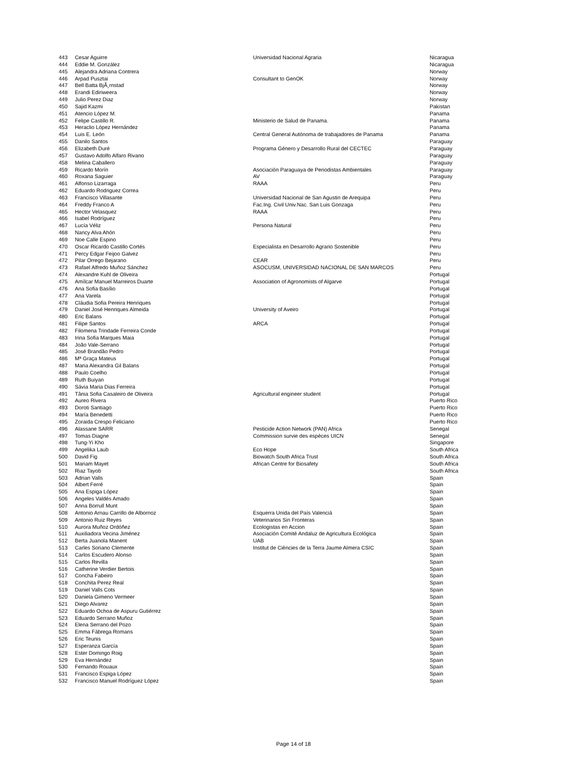| 443 | Cesar Aguirre | Universidad Nacional Agraria | Nicaragua |
| 444 | Eddie M. González | | Nicaragua |
| 445 | Alejandra Adriana Contrera | | Norway |
| 446 | Arpad Pusztai | Consultant to GenOK | Norway |
| 447 | Bell Batta BjÃ¸rnstad | | Norway |
| 448 | Erandi Ediriweera | | Norway |
| 449 | Julio Perez Diaz | | Norway |
| 450 | Sajid Kazmi | | Pakistan |
| 451 | Atencio López M. | | Panama |
| 452 | Felipe Castillo R. | Ministerio de Salud de Panama. | Panama |
| 453 | Heraclio López Hernández | | Panama |
| 454 | Luis E. León | Central General Autónoma de trabajadores de Panama | Panama |
| 455 | Danilo Santos | | Paraguay |
| 456 | Elizabeth Duré | Programa Género y Desarrollo Rural del CECTEC | Paraguay |
| 457 | Gustavo Adolfo Alfaro Rivano | | Paraguay |
| 458 | Melina Caballero | | Paraguay |
| 459 | Ricardo Morín | Asociación Paraguaya de Periodistas Ambientales | Paraguay |
| 460 | Roxana Saguier | AV | Paraguay |
| 461 | Alfonso Lizarraga | RAAA | Peru |
| 462 | Eduardo Rodriguez Correa | | Peru |
| 463 | Francisco Villasante | Universidad Nacional de San Agustin de Arequipa | Peru |
| 464 | Freddy Franco A | Fac.Ing. Civil Univ.Nac. San Luis Gonzaga | Peru |
| 465 | Hector Velasquez | RAAA | Peru |
| 466 | Isabel Rodríguez | | Peru |
| 467 | Lucía Véliz | Persona Natural | Peru |
| 468 | Nancy Alva Ahón | | Peru |
| 469 | Noe Calle Espino | | Peru |
| 470 | Oscar Ricardo Castillo Cortés | Especialista en Desarrollo Agrario Sostenible | Peru |
| 471 | Percy Edgar Feijoo Galvez | | Peru |
| 472 | Pilar Orrego Bejarano | CEAR | Peru |
| 473 | Rafael Alfredo Muñoz Sánchez | ASOCUSM, UNIVERSIDAD NACIONAL DE SAN MARCOS | Peru |
| 474 | Alexandre Kuhl de Oliveira | | Portugal |
| 475 | Amílcar Manuel Marreiros Duarte | Association of Agronomists of Algarve | Portugal |
| 476 | Ana Sofia Basílio | | Portugal |
| 477 | Ana Varela | | Portugal |
| 478 | Cláudia Sofia Pereira Henriques | | Portugal |
| 479 | Daniel José Henriques Almeida | University of Aveiro | Portugal |
| 480 | Eric Balans | | Portugal |
| 481 | Filipe Santos | ARCA | Portugal |
| 482 | Filomena Trindade Ferreira Conde | | Portugal |
| 483 | Irina Sofia Marques Maia | | Portugal |
| 484 | João Vale-Serrano | | Portugal |
| 485 | José Brandão Pedro | | Portugal |
| 486 | Mª Graça Mateus | | Portugal |
| 487 | Maria Alexandra Gil Balans | | Portugal |
| 488 | Paulo Coelho | | Portugal |
| 489 | Ruth Buiyan | | Portugal |
| 490 | Sávia Maria Dias Ferreira | | Portugal |
| 491 | Tânia Sofia Casaleiro de Oliveira | Agricultural engineer student | Portugal |
| 492 | Aureo Rivera | | Puerto Rico |
| 493 | Doroti Santiago | | Puerto Rico |
| 494 | María Benedetti | | Puerto Rico |
| 495 | Zoraida Crespo Feliciano | | Puerto Rico |
| 496 | Alassane SARR | Pesticide Action Network (PAN) Africa | Senegal |
| 497 | Tomas Diagne | Commission survie des espèces UICN | Senegal |
| 498 | Tung-Yi Kho | | Singapore |
| 499 | Angelika Laub | Eco Hope | South Africa |
| 500 | David Fig | Biowatch South Africa Trust | South Africa |
| 501 | Mariam Mayet | African Centre for Biosafety | South Africa |
| 502 | Riaz Tayob | | South Africa |
| 503 | Adrian Valls | | Spain |
| 504 | Albert Ferré | | Spain |
| 505 | Ana Espiga López | | Spain |
| 506 | Angeles Valdés Amado | | Spain |
| 507 | Anna Borrull Munt | | Spain |
| 508 | Antonio Arnau Carrillo de Albornoz | Esquerra Unida del País Valenciá | Spain |
| 509 | Antonio Ruiz Reyes | Veterinarios Sin Fronteras | Spain |
| 510 | Aurora Muñoz Ordóñez | Ecologistas en Accion | Spain |
| 511 | Auxiliadora Vecina Jiménez | Asociación Comité Andaluz de Agricultura Ecológica | Spain |
| 512 | Berta Juanola Manent | UAB | Spain |
| 513 | Carles Soriano Clemente | Institut de Ciències de la Terra Jaume Almera CSIC | Spain |
| 514 | Carlos Escudero Alonso | | Spain |
| 515 | Carlos Revilla | | Spain |
| 516 | Catherine Verdier Bertois | | Spain |
| 517 | Concha Fabeiro | | Spain |
| 518 | Conchita Perez Real | | Spain |
| 519 | Daniel Valls Cots | | Spain |
| 520 | Daniela Gimeno Vermeer | | Spain |
| 521 | Diego Alvarez | | Spain |
| 522 | Eduardo Ochoa de Aspuru Gutiérrez | | Spain |
| 523 | Eduardo Serrano Muñoz | | Spain |
| 524 | Elena Serrano del Pozo | | Spain |
| 525 | Emma Fàbrega Romans | | Spain |
| 526 | Eric Teunis | | Spain |
| 527 | Esperanza García | | Spain |
| 528 | Ester Domingo Roig | | Spain |
| 529 | Eva Hernández | | Spain |
| 530 | Fernando Rouaux | | Spain |
| 531 | Francisco Espiga López | | Spain |
| 532 | Francisco Manuel Rodríguez López | | Spain |
Page 14 of 18